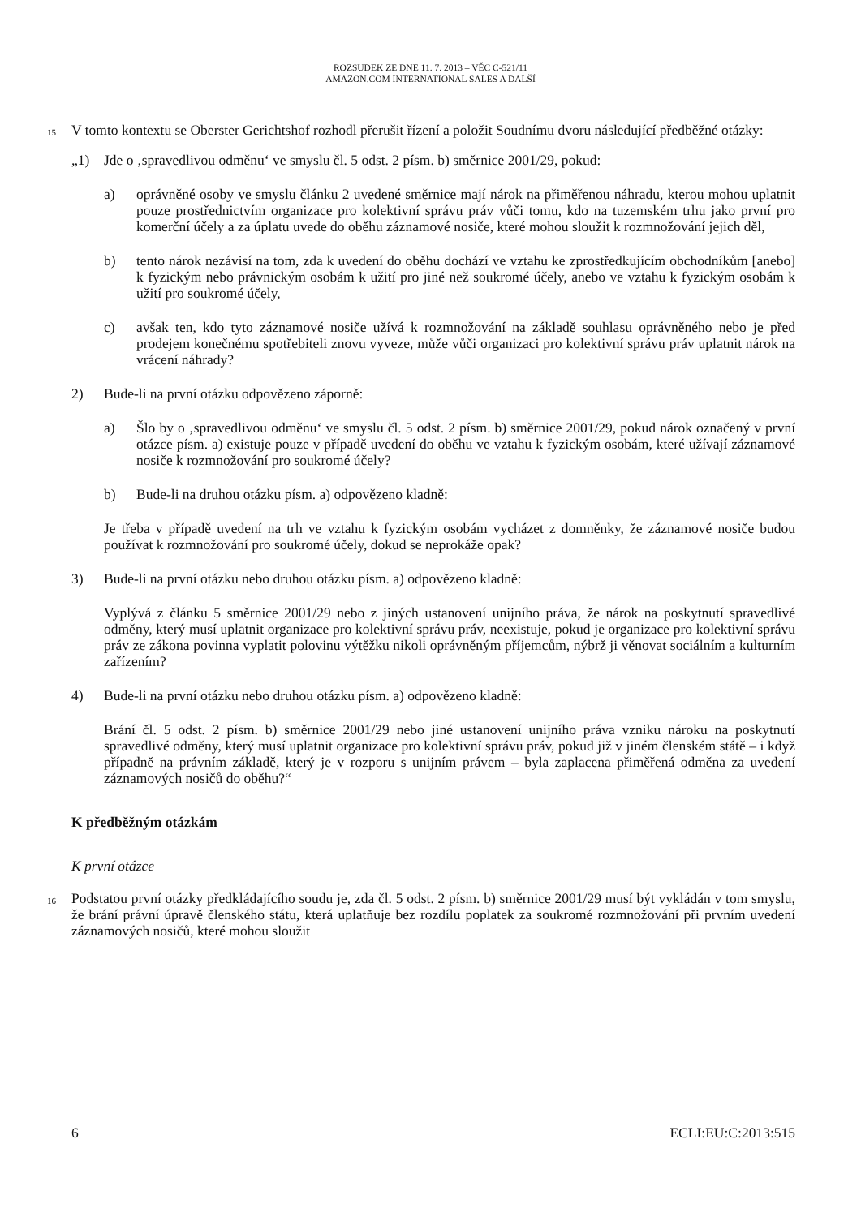ROZSUDEK ZE DNE 11. 7. 2013 – VĚC C-521/11
AMAZON.COM INTERNATIONAL SALES A DALŠÍ
15
V tomto kontextu se Oberster Gerichtshof rozhodl přerušit řízení a položit Soudnímu dvoru následující předběžné otázky:
„1) Jde o ‚spravedlivou odměnu‘ ve smyslu čl. 5 odst. 2 písm. b) směrnice 2001/29, pokud:
a) oprávněné osoby ve smyslu článku 2 uvedené směrnice mají nárok na přiměřenou náhradu, kterou mohou uplatnit pouze prostřednictvím organizace pro kolektivní správu práv vůči tomu, kdo na tuzemském trhu jako první pro komerční účely a za úplatu uvede do oběhu záznamové nosiče, které mohou sloužit k rozmnožování jejich děl,
b) tento nárok nezávisí na tom, zda k uvedení do oběhu dochází ve vztahu ke zprostředkujícím obchodníkům [anebo] k fyzickým nebo právnickým osobám k užití pro jiné než soukromé účely, anebo ve vztahu k fyzickým osobám k užití pro soukromé účely,
c) avšak ten, kdo tyto záznamové nosiče užívá k rozmnožování na základě souhlasu oprávněného nebo je před prodejem konečnému spotřebiteli znovu vyveze, může vůči organizaci pro kolektivní správu práv uplatnit nárok na vrácení náhrady?
2) Bude-li na první otázku odpovězeno záporně:
a) Šlo by o ‚spravedlivou odměnu‘ ve smyslu čl. 5 odst. 2 písm. b) směrnice 2001/29, pokud nárok označený v první otázce písm. a) existuje pouze v případě uvedení do oběhu ve vztahu k fyzickým osobám, které užívají záznamové nosiče k rozmnožování pro soukromé účely?
b) Bude-li na druhou otázku písm. a) odpovězeno kladně:
Je třeba v případě uvedení na trh ve vztahu k fyzickým osobám vycházet z domněnky, že záznamové nosiče budou používat k rozmnožování pro soukromé účely, dokud se neprokáže opak?
3) Bude-li na první otázku nebo druhou otázku písm. a) odpovězeno kladně:
Vyplývá z článku 5 směrnice 2001/29 nebo z jiných ustanovení unijního práva, že nárok na poskytnutí spravedlivé odměny, který musí uplatnit organizace pro kolektivní správu práv, neexistuje, pokud je organizace pro kolektivní správu práv ze zákona povinna vyplatit polovinu výtěžku nikoli oprávněným příjemcům, nýbrž ji věnovat sociálním a kulturním zařízením?
4) Bude-li na první otázku nebo druhou otázku písm. a) odpovězeno kladně:
Brání čl. 5 odst. 2 písm. b) směrnice 2001/29 nebo jiné ustanovení unijního práva vzniku nároku na poskytnutí spravedlivé odměny, který musí uplatnit organizace pro kolektivní správu práv, pokud již v jiném členském státě – i když případně na právním základě, který je v rozporu s unijním právem – byla zaplacena přiměřená odměna za uvedení záznamových nosičů do oběhu?“
K předběžným otázkám
K první otázce
16
Podstatou první otázky předkládajícího soudu je, zda čl. 5 odst. 2 písm. b) směrnice 2001/29 musí být vykládán v tom smyslu, že brání právní úpravě členského státu, která uplatňuje bez rozdílu poplatek za soukromé rozmnožování při prvním uvedení záznamových nosičů, které mohou sloužit
6 ECLI:EU:C:2013:515